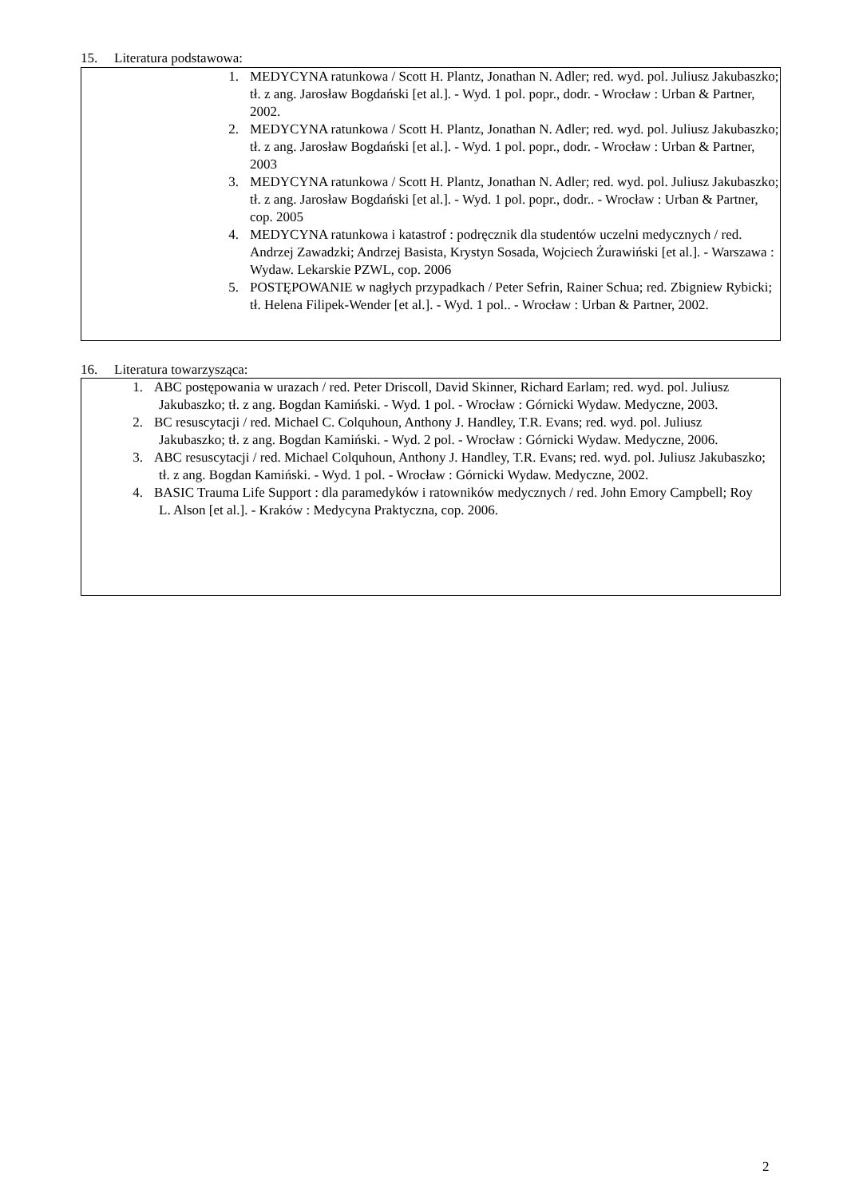15. Literatura podstawowa:
1. MEDYCYNA ratunkowa / Scott H. Plantz, Jonathan N. Adler; red. wyd. pol. Juliusz Jakubaszko; tł. z ang. Jarosław Bogdański [et al.]. - Wyd. 1 pol. popr., dodr. - Wrocław : Urban & Partner, 2002.
2. MEDYCYNA ratunkowa / Scott H. Plantz, Jonathan N. Adler; red. wyd. pol. Juliusz Jakubaszko; tł. z ang. Jarosław Bogdański [et al.]. - Wyd. 1 pol. popr., dodr. - Wrocław : Urban & Partner, 2003
3. MEDYCYNA ratunkowa / Scott H. Plantz, Jonathan N. Adler; red. wyd. pol. Juliusz Jakubaszko; tł. z ang. Jarosław Bogdański [et al.]. - Wyd. 1 pol. popr., dodr.. - Wrocław : Urban & Partner, cop. 2005
4. MEDYCYNA ratunkowa i katastrof : podręcznik dla studentów uczelni medycznych / red. Andrzej Zawadzki; Andrzej Basista, Krystyn Sosada, Wojciech Żurawiński [et al.]. - Warszawa : Wydaw. Lekarskie PZWL, cop. 2006
5. POSTĘPOWANIE w nagłych przypadkach / Peter Sefrin, Rainer Schua; red. Zbigniew Rybicki; tł. Helena Filipek-Wender [et al.]. - Wyd. 1 pol.. - Wrocław : Urban & Partner, 2002.
16. Literatura towarzysząca:
1. ABC postępowania w urazach / red. Peter Driscoll, David Skinner, Richard Earlam; red. wyd. pol. Juliusz Jakubaszko; tł. z ang. Bogdan Kamiński. - Wyd. 1 pol. - Wrocław : Górnicki Wydaw. Medyczne, 2003.
2. BC resuscytacji / red. Michael C. Colquhoun, Anthony J. Handley, T.R. Evans; red. wyd. pol. Juliusz Jakubaszko; tł. z ang. Bogdan Kamiński. - Wyd. 2 pol. - Wrocław : Górnicki Wydaw. Medyczne, 2006.
3. ABC resuscytacji / red. Michael Colquhoun, Anthony J. Handley, T.R. Evans; red. wyd. pol. Juliusz Jakubaszko; tł. z ang. Bogdan Kamiński. - Wyd. 1 pol. - Wrocław : Górnicki Wydaw. Medyczne, 2002.
4. BASIC Trauma Life Support : dla paramedyków i ratowników medycznych / red. John Emory Campbell; Roy L. Alson [et al.]. - Kraków : Medycyna Praktyczna, cop. 2006.
2